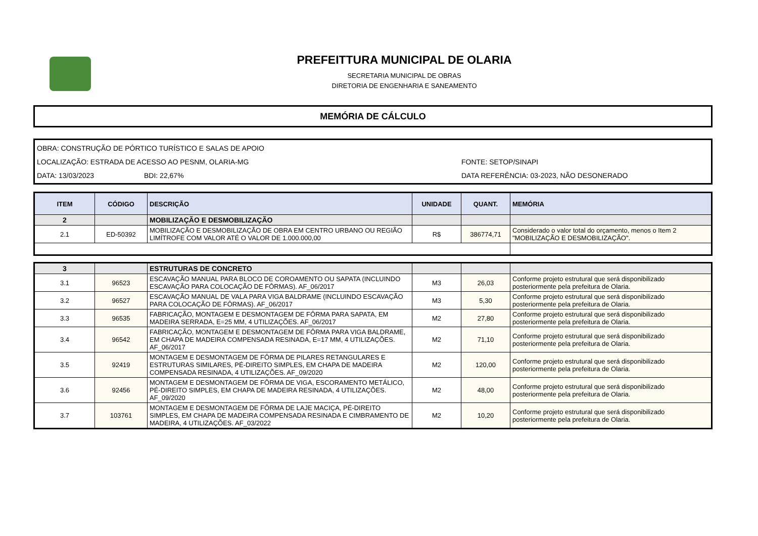PREFEITTURA MUNICIPAL DE OLARIA
SECRETARIA MUNICIPAL DE OBRAS
DIRETORIA DE ENGENHARIA E SANEAMENTO
MEMÓRIA DE CÁLCULO
OBRA: CONSTRUÇÃO DE PÓRTICO TURÍSTICO E SALAS DE APOIO
LOCALIZAÇÃO: ESTRADA DE ACESSO AO PESNM, OLARIA-MG FONTE: SETOP/SINAPI
DATA: 13/03/2023 BDI: 22,67% DATA REFERÊNCIA: 03-2023, NÃO DESONERADO
| ITEM | CÓDIGO | DESCRIÇÃO | UNIDADE | QUANT. | MEMÓRIA |
| --- | --- | --- | --- | --- | --- |
| 2 | | MOBILIZAÇÃO E DESMOBILIZAÇÃO | | | |
| 2.1 | ED-50392 | MOBILIZAÇÃO E DESMOBILIZAÇÃO DE OBRA EM CENTRO URBANO OU REGIÃO LIMÍTROFE COM VALOR ATÉ O VALOR DE 1.000.000,00 | R$ | 386774,71 | Considerado o valor total do orçamento, menos o Item 2 "MOBILIZAÇÃO E DESMOBILIZAÇÃO". |
| 3 | | ESTRUTURAS DE CONCRETO | | | |
| 3.1 | 96523 | ESCAVAÇÃO MANUAL PARA BLOCO DE COROAMENTO OU SAPATA (INCLUINDO ESCAVAÇÃO PARA COLOCAÇÃO DE FÔRMAS). AF_06/2017 | M3 | 26,03 | Conforme projeto estrutural que será disponibilizado posteriormente pela prefeitura de Olaria. |
| 3.2 | 96527 | ESCAVAÇÃO MANUAL DE VALA PARA VIGA BALDRAME (INCLUINDO ESCAVAÇÃO PARA COLOCAÇÃO DE FÔRMAS). AF_06/2017 | M3 | 5,30 | Conforme projeto estrutural que será disponibilizado posteriormente pela prefeitura de Olaria. |
| 3.3 | 96535 | FABRICAÇÃO, MONTAGEM E DESMONTAGEM DE FÔRMA PARA SAPATA, EM MADEIRA SERRADA, E=25 MM, 4 UTILIZAÇÕES. AF_06/2017 | M2 | 27,80 | Conforme projeto estrutural que será disponibilizado posteriormente pela prefeitura de Olaria. |
| 3.4 | 96542 | FABRICAÇÃO, MONTAGEM E DESMONTAGEM DE FÔRMA PARA VIGA BALDRAME, EM CHAPA DE MADEIRA COMPENSADA RESINADA, E=17 MM, 4 UTILIZAÇÕES. AF_06/2017 | M2 | 71,10 | Conforme projeto estrutural que será disponibilizado posteriormente pela prefeitura de Olaria. |
| 3.5 | 92419 | MONTAGEM E DESMONTAGEM DE FÔRMA DE PILARES RETANGULARES E ESTRUTURAS SIMILARES, PÉ-DIREITO SIMPLES, EM CHAPA DE MADEIRA COMPENSADA RESINADA, 4 UTILIZAÇÕES. AF_09/2020 | M2 | 120,00 | Conforme projeto estrutural que será disponibilizado posteriormente pela prefeitura de Olaria. |
| 3.6 | 92456 | MONTAGEM E DESMONTAGEM DE FÔRMA DE VIGA, ESCORAMENTO METÁLICO, PÉ-DIREITO SIMPLES, EM CHAPA DE MADEIRA RESINADA, 4 UTILIZAÇÕES. AF_09/2020 | M2 | 48,00 | Conforme projeto estrutural que será disponibilizado posteriormente pela prefeitura de Olaria. |
| 3.7 | 103761 | MONTAGEM E DESMONTAGEM DE FÔRMA DE LAJE MACIÇA, PÉ-DIREITO SIMPLES, EM CHAPA DE MADEIRA COMPENSADA RESINADA E CIMBRAMENTO DE MADEIRA, 4 UTILIZAÇÕES. AF_03/2022 | M2 | 10,20 | Conforme projeto estrutural que será disponibilizado posteriormente pela prefeitura de Olaria. |